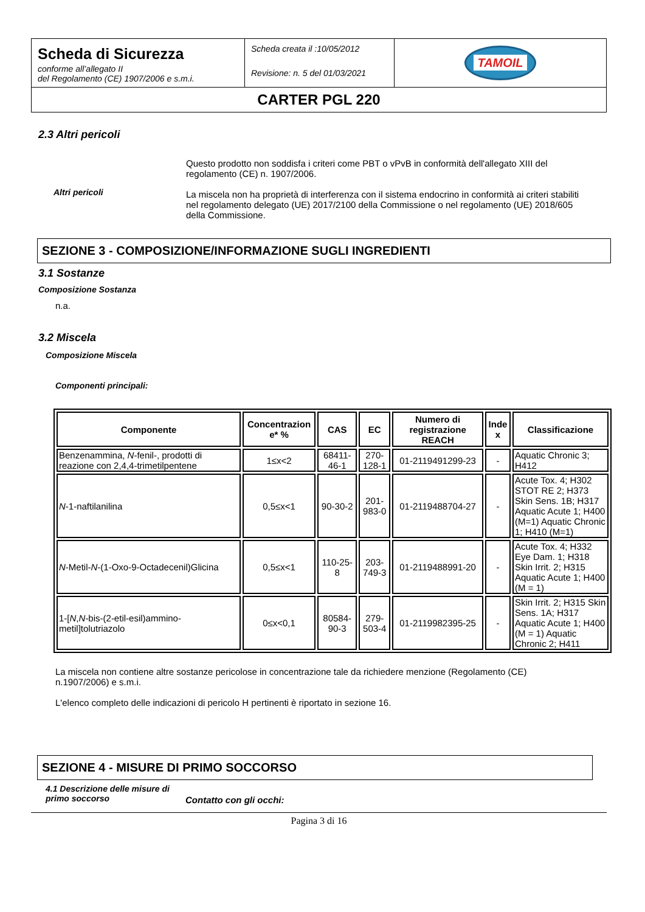| Scheda di Sicurezza conforme all’allegato II del Regolamento (CE) 1907/2006 e s.m.i. | Scheda creata il :10/05/2012 Revisione: n. 5 del 01/03/2021 | TAMOIL |
| CARTER PGL 220 | | |
2.3 Altri pericoli
Altri pericoli
Questo prodotto non soddisfa i criteri come PBT o vPvB in conformità dell'allegato XIII del regolamento (CE) n. 1907/2006.
La miscela non ha proprietà di interferenza con il sistema endocrino in conformità ai criteri stabiliti nel regolamento delegato (UE) 2017/2100 della Commissione o nel regolamento (UE) 2018/605 della Commissione.
SEZIONE 3 - COMPOSIZIONE/INFORMAZIONE SUGLI INGREDIENTI
3.1 Sostanze
Composizione Sostanza
n.a.
3.2 Miscela
Composizione Miscela
Componenti principali:
| Componente | Concentrazion e* % | CAS | EC | Numero di registrazione REACH | Inde x | Classificazione |
| --- | --- | --- | --- | --- | --- | --- |
| Benzenammina, N -fenil-, prodotti di reazione con 2,4,4-trimetilpentene | 1≤x<2 | 68411-46-1 | 270-128-1 | 01-2119491299-23 | - | Aquatic Chronic 3; H412 |
| N -1-naftilanilina | 0,5≤x<1 | 90-30-2 | 201-983-0 | 01-2119488704-27 | - | Acute Tox. 4; H302 STOT RE 2; H373 Skin Sens. 1B; H317 Aquatic Acute 1; H400 (M=1) Aquatic Chronic 1; H410 (M=1) |
| N -Metil- N -(1-Oxo-9-Octadecenil)Glicina | 0,5≤x<1 | 110-25-8 | 203-749-3 | 01-2119488991-20 | - | Acute Tox. 4; H332 Eye Dam. 1; H318 Skin Irrit. 2; H315 Aquatic Acute 1; H400 (M = 1) |
| 1-[ N , N -bis-(2-etil-esil)ammino-metil]tolutriazolo | 0≤x<0,1 | 80584-90-3 | 279-503-4 | 01-2119982395-25 | - | Skin Irrit. 2; H315 Skin Sens. 1A; H317 Aquatic Acute 1; H400 (M = 1) Aquatic Chronic 2; H411 |
La miscela non contiene altre sostanze pericolose in concentrazione tale da richiedere menzione (Regolamento (CE) n.1907/2006) e s.m.i.
L'elenco completo delle indicazioni di pericolo H pertinenti è riportato in sezione 16.
SEZIONE 4 - MISURE DI PRIMO SOCCORSO
4.1 Descrizione delle misure di primo soccorso
Contatto con gli occhi:
Pagina 3 di 16